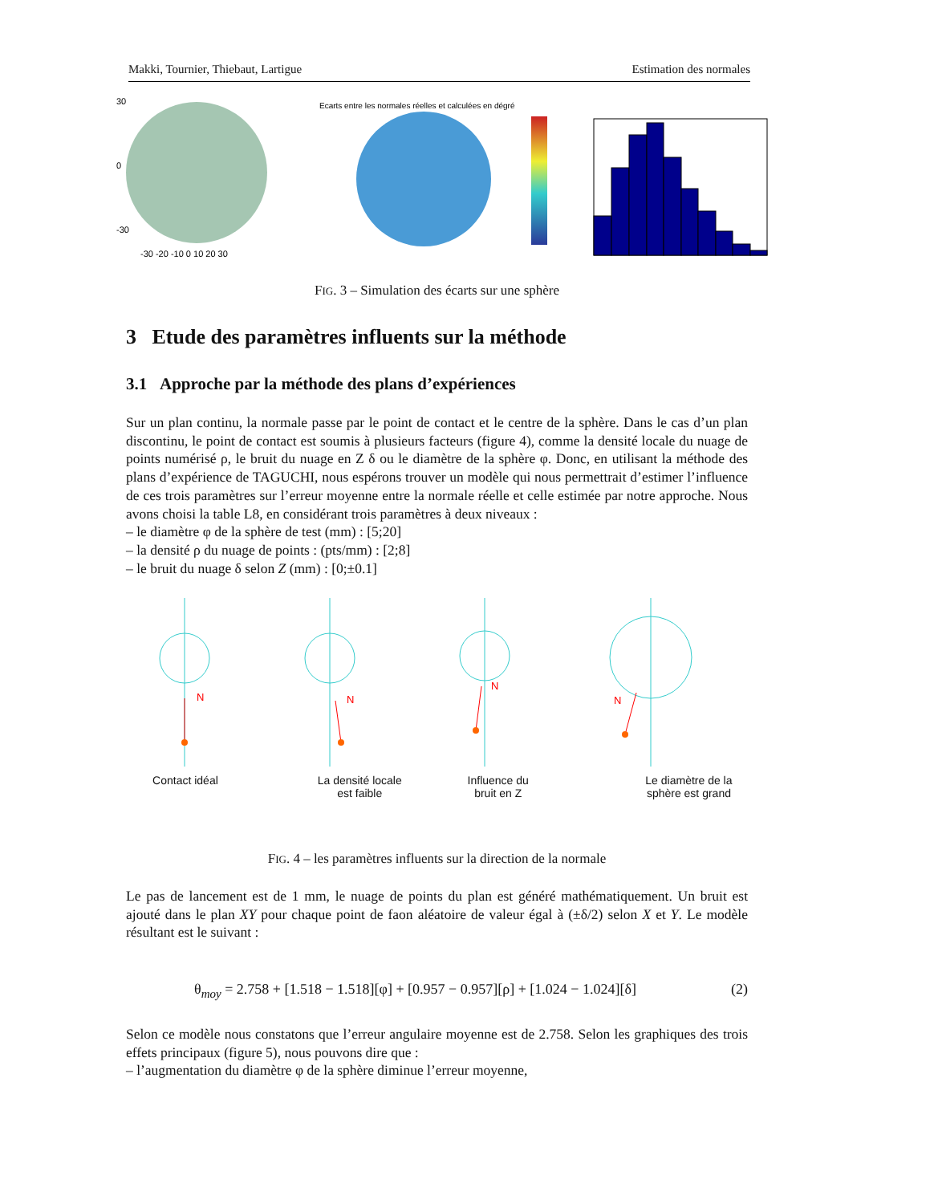Makki, Tournier, Thiebaut, Lartigue Estimation des normales
30
0
-30
-30 -20 -10 0 10 20 30
Ecarts entre les normales réelles et calculées en dégré
FIG. 3 – Simulation des écarts sur une sphère
3 Etude des paramètres influents sur la méthode
3.1 Approche par la méthode des plans d’expériences
Sur un plan continu, la normale passe par le point de contact et le centre de la sphère. Dans le cas d’un plan discontinu, le point de contact est soumis à plusieurs facteurs (figure 4), comme la densité locale du nuage de points numérisé ρ, le bruit du nuage en Z δ ou le diamètre de la sphère φ. Donc, en utilisant la méthode des plans d’expérience de TAGUCHI, nous espérons trouver un modèle qui nous permettrait d’estimer l’influence de ces trois paramètres sur l’erreur moyenne entre la normale réelle et celle estimée par notre approche. Nous avons choisi la table L8, en considérant trois paramètres à deux niveaux :
– le diamètre φ de la sphère de test (mm) : [5;20]
– la densité ρ du nuage de points : (pts/mm) : [2;8]
– le bruit du nuage δ selon Z (mm) : [0;±0.1]
N
N
N
N
Contact idéal La densité locale
est faible
Influence du
bruit en Z
Le diamètre de la
sphère est grand
FIG. 4 – les paramètres influents sur la direction de la normale
Le pas de lancement est de 1 mm, le nuage de points du plan est généré mathématiquement. Un bruit est ajouté dans le plan XY pour chaque point de faon aléatoire de valeur égal à (±δ/2) selon X et Y. Le modèle résultant est le suivant :
θ<sub>moy</sub> = 2.758 + [1.518 − 1.518][φ] + [0.957 − 0.957][ρ] + [1.024 − 1.024][δ] (2)
Selon ce modèle nous constatons que l’erreur angulaire moyenne est de 2.758. Selon les graphiques des trois effets principaux (figure 5), nous pouvons dire que :
– l’augmentation du diamètre φ de la sphère diminue l’erreur moyenne,